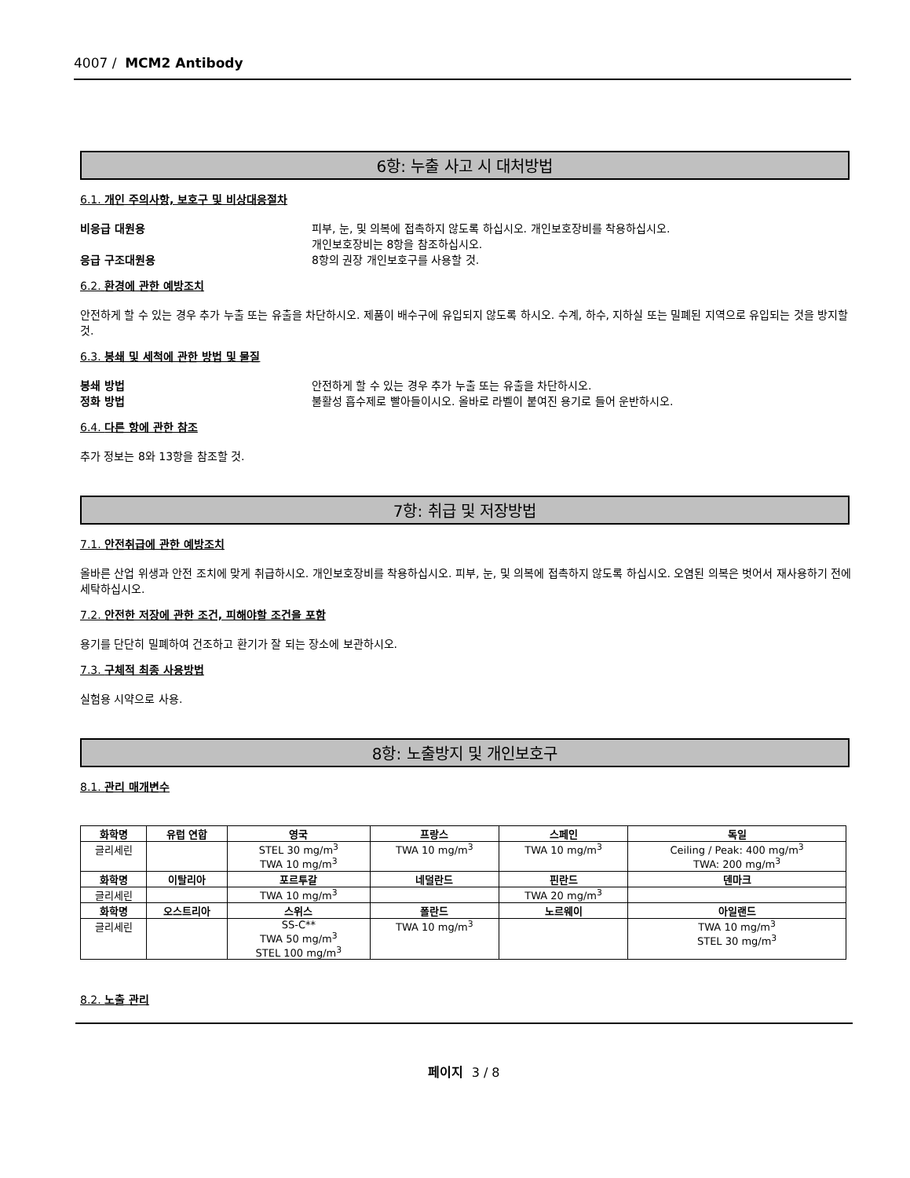4007 / MCM2 Antibody
6항: 누출 사고 시 대처방법
6.1. 개인 주의사항, 보호구 및 비상대응절차
비응급 대원용 피부, 눈, 및 의복에 접촉하지 않도록 하십시오. 개인보호장비를 착용하십시오.
개인보호장비는 8항을 참조하십시오.
응급 구조대원용 8항의 권장 개인보호구를 사용할 것.
6.2. 환경에 관한 예방조치
안전하게 할 수 있는 경우 추가 누출 또는 유출을 차단하시오. 제품이 배수구에 유입되지 않도록 하시오. 수계, 하수, 지하실 또는 밀폐된 지역으로 유입되는 것을 방지할 것.
6.3. 봉쇄 및 세척에 관한 방법 및 물질
봉쇄 방법 안전하게 할 수 있는 경우 추가 누출 또는 유출을 차단하시오.
정화 방법 불활성 흡수제로 빨아들이시오. 올바로 라벨이 붙여진 용기로 들어 운반하시오.
6.4. 다른 항에 관한 참조
추가 정보는 8와 13항을 참조할 것.
7항: 취급 및 저장방법
7.1. 안전취급에 관한 예방조치
올바른 산업 위생과 안전 조치에 맞게 취급하시오. 개인보호장비를 착용하십시오. 피부, 눈, 및 의복에 접촉하지 않도록 하십시오. 오염된 의복은 벗어서 재사용하기 전에 세탁하십시오.
7.2. 안전한 저장에 관한 조건, 피해야할 조건을 포함
용기를 단단히 밀폐하여 건조하고 환기가 잘 되는 장소에 보관하시오.
7.3. 구체적 최종 사용방법
실험용 시약으로 사용.
8항: 노출방지 및 개인보호구
8.1. 관리 매개변수
| 화학명 | 유럽 연합 | 영국 | 프랑스 | 스페인 | 독일 |
| --- | --- | --- | --- | --- | --- |
| 글리세린 | | STEL 30 mg/m<sup>3</sup> TWA 10 mg/m<sup>3</sup> | TWA 10 mg/m<sup>3</sup> | TWA 10 mg/m<sup>3</sup> | Ceiling / Peak: 400 mg/m<sup>3</sup> TWA: 200 mg/m<sup>3</sup> |
| 화학명 | 이탈리아 | 포르투갈 | 네덜란드 | 핀란드 | 덴마크 |
| 글리세린 | | TWA 10 mg/m<sup>3</sup> | | TWA 20 mg/m<sup>3</sup> | |
| 화학명 | 오스트리아 | 스위스 | 폴란드 | 노르웨이 | 아일랜드 |
| 글리세린 | | SS-C** TWA 50 mg/m<sup>3</sup> STEL 100 mg/m<sup>3</sup> | TWA 10 mg/m<sup>3</sup> | | TWA 10 mg/m<sup>3</sup> STEL 30 mg/m<sup>3</sup> |
8.2. 노출 관리
페이지 3 / 8